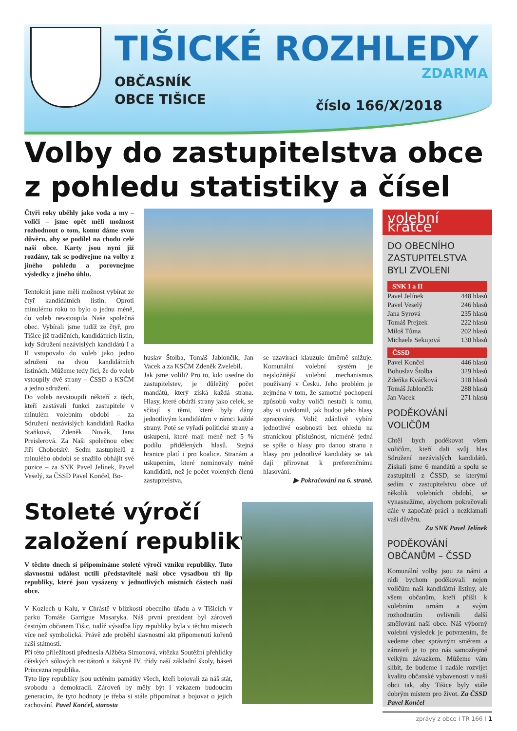TIŠICKÉ ROZHLEDY
OBČASNÍK
OBCE TIŠICE
ZDARMA
číslo 166/X/2018
Volby do zastupitelstva obce
z pohledu statistiky a čísel
Čtyři roky uběhly jako voda a my – voliči – jsme opět měli možnost rozhodnout o tom, komu dáme svou důvěru, aby se podílel na chodu celé naší obce. Karty jsou nyní již rozdány, tak se podívejme na volby z jiného pohledu a porovnejme výsledky z jiného úhlu.
Tentokrát jsme měli možnost vybírat ze čtyř kandidátních listin. Oproti minulému roku to bylo o jednu méně, do voleb nevstoupila Naše společná obec. Vybírali jsme tudíž ze čtyř, pro Tišice již tradičních, kandidátních listin, kdy Sdružení nezávislých kandidátů I a II vstupovalo do voleb jako jedno sdružení na dvou kandidátních listinách. Můžeme tedy říci, že do voleb vstoupily dvě strany – ČSSD a KSČM a jedno sdružení.
Do voleb nevstoupili někteří z těch, kteří zastávali funkci zastupitele v minulém volebním období – za Sdružení nezávislých kandidátů Radka Staňková, Zdeněk Novák, Jana Preislerová. Za Naši společnou obec Jiří Chobotský. Sedm zastupitelů z minulého období se snažilo obhájit své pozice – za SNK Pavel Jelínek, Pavel Veselý, za ČSSD Pavel Končel, Bo-
huslav Štolba, Tomáš Jablončík, Jan Vacek a za KSČM Zdeněk Zvelebil.
Jak jsme volili? Pro to, kdo usedne do zastupitelstev, je důležitý počet mandátů, který získá každá strana. Hlasy, které obdrží strany jako celek, se sčítají s těmi, které byly dány jednotlivým kandidátům v rámci každé strany. Poté se vyřadí politické strany a uskupení, které mají méně než 5 % podílu přidělených hlasů. Stejná hranice platí i pro koalice. Stranám a uskupením, které nominovaly méně kandidátů, než je počet volených členů zastupitelstva,
se uzavírací klauzule úměrně snižuje. Komunální volební systém je nejsložitější volební mechanismus používaný v Česku. Jeho problém je zejména v tom, že samotné pochopení způsobů volby voliči nestačí k tomu, aby si uvědomil, jak budou jeho hlasy zpracovány. Volič zdánlivě vybírá jednotlivé osobnosti bez ohledu na stranickou příslušnost, nicméně jedná se spíše o hlasy pro danou stranu a hlasy pro jednotlivé kandidáty se tak dají přirovnat k preferenčnímu hlasování.
▶ Pokračování na 6. straně.
Stoleté výročí
založení republiky
V těchto dnech si připomínáme stoleté výročí vzniku republiky. Tuto slavnostní událost uctili představitelé naší obce vysadbou tří lip republiky, které jsou vysázeny v jednotlivých místních částech naší obce.
V Kozlech u Kalu, v Chrástě v blízkosti obecního úřadu a v Tišicích v parku Tomáše Garrigue Masaryka. Náš první prezident byl zároveň čestným občanem Tišic, tudíž výsadba lípy republiky byla v těchto místech více než symbolická. Právě zde proběhl slavnostní akt připomenutí kořenů naší státnosti.
Při této příležitosti přednesla Alžběta Simonová, vítězka Soutěžní přehlídky dětských sólových recitátorů a žákyně IV. třídy naší základní školy, báseň Princezna republika.
Tyto lípy republiky jsou uctěním památky všech, kteří bojovali za náš stát, svobodu a demokracii. Zároveň by měly být i vzkazem budoucím generacím, že tyto hodnoty je třeba si stále připomínat a bojovat o jejich zachování. Pavel Končel, starosta
volební krátce
DO OBECNÍHO ZASTUPITELSTVA BYLI ZVOLENI
SNK I a II
| Pavel Jelínek | 448 hlasů |
| Pavel Veselý | 246 hlasů |
| Jana Syrová | 235 hlasů |
| Tomáš Prejzek | 222 hlasů |
| Miloš Tůma | 202 hlasů |
| Michaela Sekujová | 130 hlasů |
ČSSD
| Pavel Končel | 446 hlasů |
| Bohuslav Štolba | 329 hlasů |
| Zdeňka Kváčková | 318 hlasů |
| Tomáš Jablončík | 288 hlasů |
| Jan Vacek | 271 hlasů |
PODĚKOVÁNÍ VOLIČŮM
Chtěl bych poděkovat všem voličům, kteří dali svůj hlas Sdružení nezávislých kandidátů. Získali jsme 6 mandátů a spolu se zastupiteli z ČSSD, se kterými sedím v zastupitelstvu obce už několik volebních období, se vynasnažíme, abychom pokračovali dále v započaté práci a nezklamali vaši důvěru.
Za SNK Pavel Jelínek
PODĚKOVÁNÍ OBČANŮM – ČSSD
Komunální volby jsou za námi a rádi bychom poděkovali nejen voličům naší kandidátní listiny, ale všem občanům, kteří přišli k volebním urnám a svým rozhodnutím ovlivnili další směřování naší obce. Náš výborný volební výsledek je potvrzením, že vedeme obec správným směrem a zároveň je to pro nás samozřejmě velkým závazkem. Můžeme vám slíbit, že budeme i nadále rozvíjet kvalitu občanské vybavenosti v naší obci tak, aby Tišice byly stále dobrým místem pro život. Za ČSSD Pavel Končel
zprávy z obce I TR 166 I 1